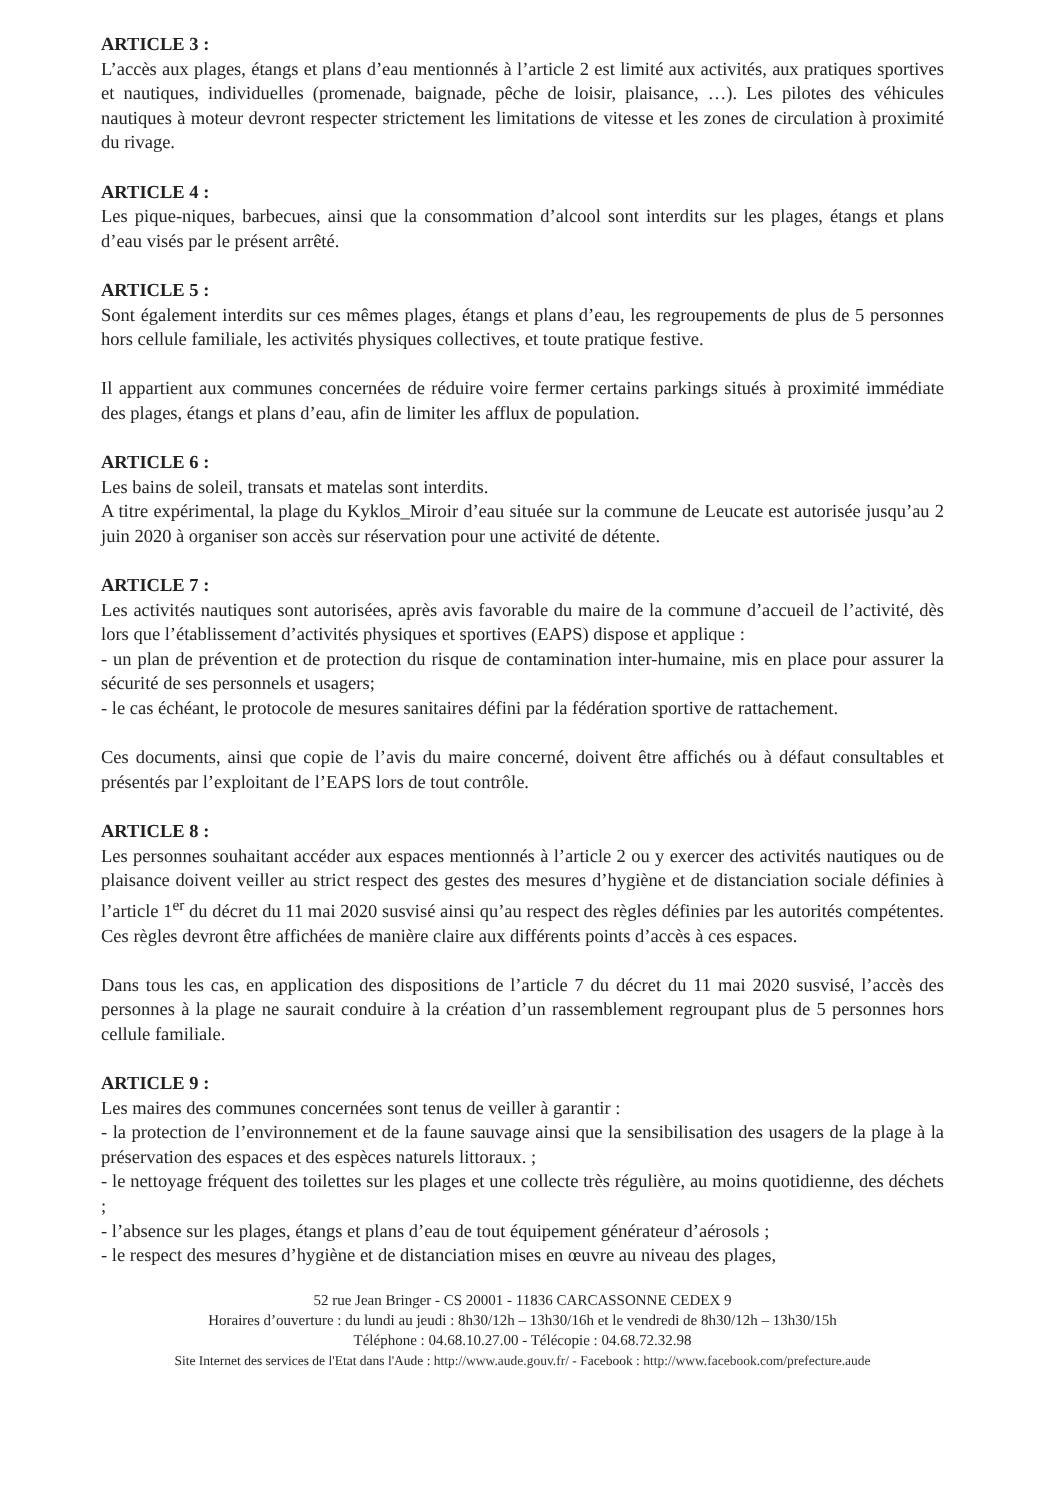ARTICLE 3 :
L’accès aux plages, étangs et plans d’eau mentionnés à l’article 2 est limité aux activités, aux pratiques sportives et nautiques, individuelles (promenade, baignade, pêche de loisir, plaisance, …). Les pilotes des véhicules nautiques à moteur devront respecter strictement les limitations de vitesse et les zones de circulation à proximité du rivage.
ARTICLE 4 :
Les pique-niques, barbecues, ainsi que la consommation d’alcool sont interdits sur les plages, étangs et plans d’eau visés par le présent arrêté.
ARTICLE 5 :
Sont également interdits sur ces mêmes plages, étangs et plans d’eau, les regroupements de plus de 5 personnes hors cellule familiale, les activités physiques collectives, et toute pratique festive.
Il appartient aux communes concernées de réduire voire fermer certains parkings situés à proximité immédiate des plages, étangs et plans d’eau, afin de limiter les afflux de population.
ARTICLE 6 :
Les bains de soleil, transats et matelas sont interdits.
A titre expérimental, la plage du Kyklos_Miroir d’eau située sur la commune de Leucate est autorisée jusqu’au 2 juin 2020 à organiser son accès sur réservation pour une activité de détente.
ARTICLE 7 :
Les activités nautiques sont autorisées, après avis favorable du maire de la commune d’accueil de l’activité, dès lors que l’établissement d’activités physiques et sportives (EAPS) dispose et applique :
- un plan de prévention et de protection du risque de contamination inter-humaine, mis en place pour assurer la sécurité de ses personnels et usagers;
- le cas échéant, le protocole de mesures sanitaires défini par la fédération sportive de rattachement.
Ces documents, ainsi que copie de l’avis du maire concerné, doivent être affichés ou à défaut consultables et présentés par l’exploitant de l’EAPS lors de tout contrôle.
ARTICLE 8 :
Les personnes souhaitant accéder aux espaces mentionnés à l’article 2 ou y exercer des activités nautiques ou de plaisance doivent veiller au strict respect des gestes des mesures d’hygiène et de distanciation sociale définies à l’article 1<sup>er</sup> du décret du 11 mai 2020 susvisé ainsi qu’au respect des règles définies par les autorités compétentes. Ces règles devront être affichées de manière claire aux différents points d’accès à ces espaces.
Dans tous les cas, en application des dispositions de l’article 7 du décret du 11 mai 2020 susvisé, l’accès des personnes à la plage ne saurait conduire à la création d’un rassemblement regroupant plus de 5 personnes hors cellule familiale.
ARTICLE 9 :
Les maires des communes concernées sont tenus de veiller à garantir :
- la protection de l’environnement et de la faune sauvage ainsi que la sensibilisation des usagers de la plage à la préservation des espaces et des espèces naturels littoraux. ;
- le nettoyage fréquent des toilettes sur les plages et une collecte très régulière, au moins quotidienne, des déchets ;
- l’absence sur les plages, étangs et plans d’eau de tout équipement générateur d’aérosols ;
- le respect des mesures d’hygiène et de distanciation mises en œuvre au niveau des plages,
52 rue Jean Bringer - CS 20001 - 11836 CARCASSONNE CEDEX 9
Horaires d’ouverture : du lundi au jeudi : 8h30/12h – 13h30/16h et le vendredi de 8h30/12h – 13h30/15h
Téléphone : 04.68.10.27.00 - Télécopie : 04.68.72.32.98
Site Internet des services de l'Etat dans l'Aude : http://www.aude.gouv.fr/ - Facebook : http://www.facebook.com/prefecture.aude